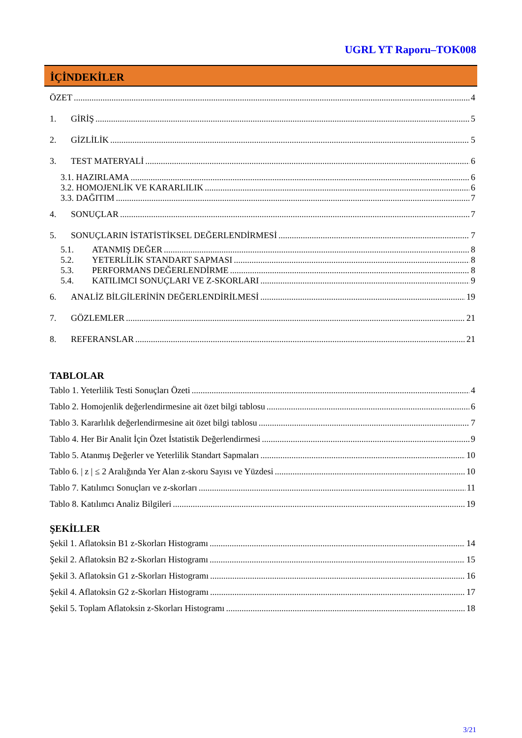UGRL YT Raporu–TOK008
İÇİNDEKİLER
ÖZET 4
1. GİRİŞ 5
2. GİZLİLİK 5
3. TEST MATERYALİ 6
3.1. HAZIRLAMA 6
3.2. HOMOJENLİK VE KARARLILIK 6
3.3. DAĞITIM 7
4. SONUÇLAR 7
5. SONUÇLARIN İSTATİSTİKSEL DEĞERLENDİRMESİ 7
5.1. ATANMIŞ DEĞER 8
5.2. YETERLİLİK STANDART SAPMASI 8
5.3. PERFORMANS DEĞERLENDİRME 8
5.4. KATILIMCI SONUÇLARI VE Z-SKORLARI 9
6. ANALİZ BİLGİLERİNİN DEĞERLENDİRİLMESİ 19
7. GÖZLEMLER 21
8. REFERANSLAR 21
TABLOLAR
Tablo 1. Yeterlilik Testi Sonuçları Özeti 4
Tablo 2. Homojenlik değerlendirmesine ait özet bilgi tablosu 6
Tablo 3. Kararlılık değerlendirmesine ait özet bilgi tablosu 7
Tablo 4. Her Bir Analit İçin Özet İstatistik Değerlendirmesi 9
Tablo 5. Atanmış Değerler ve Yeterlilik Standart Sapmaları 10
Tablo 6. | z | ≤ 2 Aralığında Yer Alan z-skoru Sayısı ve Yüzdesi 10
Tablo 7. Katılımcı Sonuçları ve z-skorları 11
Tablo 8. Katılımcı Analiz Bilgileri 19
ŞEKİLLER
Şekil 1. Aflatoksin B1 z-Skorları Histogramı 14
Şekil 2. Aflatoksin B2 z-Skorları Histogramı 15
Şekil 3. Aflatoksin G1 z-Skorları Histogramı 16
Şekil 4. Aflatoksin G2 z-Skorları Histogramı 17
Şekil 5. Toplam Aflatoksin z-Skorları Histogramı 18
3/21